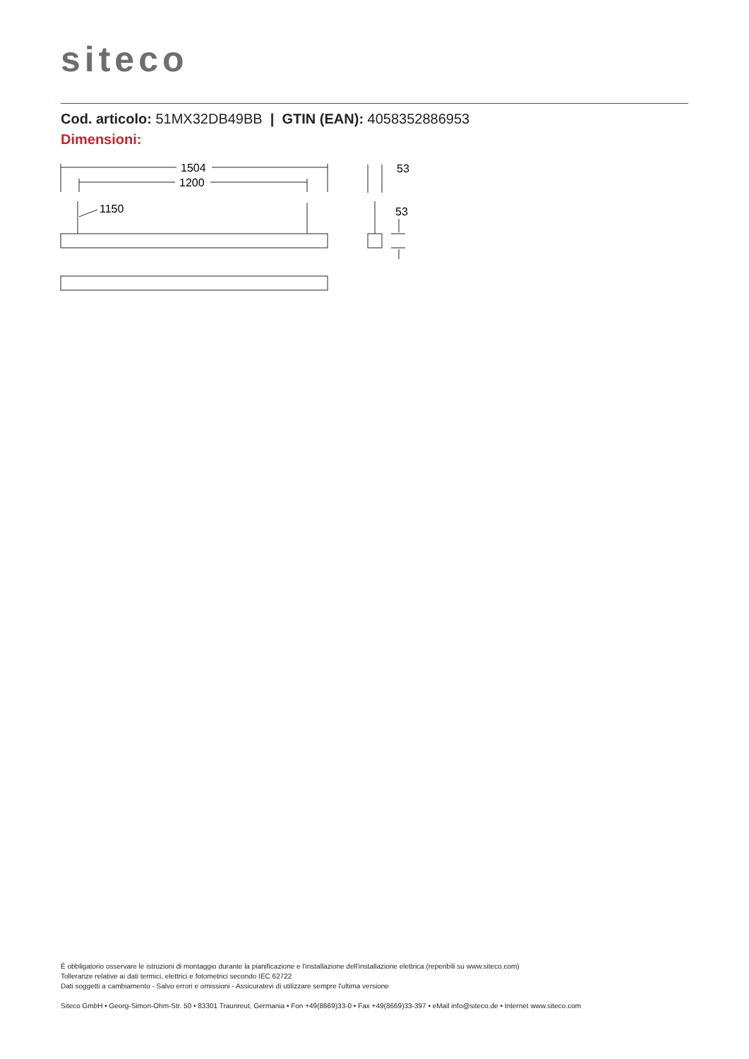siteco
Cod. articolo: 51MX32DB49BB | GTIN (EAN): 4058352886953
Dimensioni:
1504
1200
1150
53
53
È obbligatorio osservare le istruzioni di montaggio durante la pianificazione e l'installazione dell'installazione elettrica (reperibili su www.siteco.com)
Tolleranze relative ai dati termici, elettrici e fotometrici secondo IEC 62722
Dati soggetti a cambiamento - Salvo errori e omissioni - Assicuratevi di utilizzare sempre l'ultima versione
Siteco GmbH • Georg-Simon-Ohm-Str. 50 • 83301 Traunreut, Germania • Fon +49(8669)33-0 • Fax +49(8669)33-397 • eMail info@siteco.de • Internet www.siteco.com